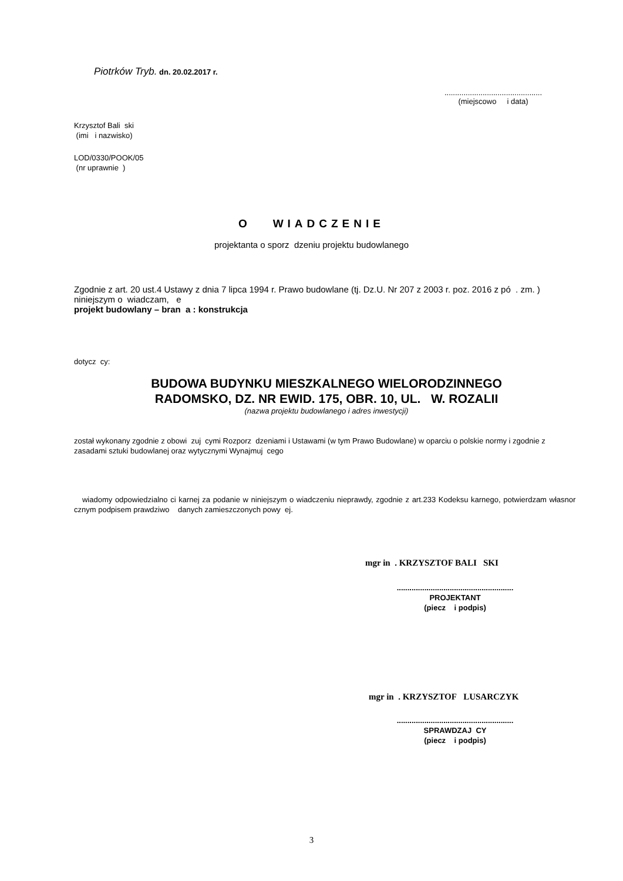Piotrków Tryb. dn. 20.02.2017 r.
..............................................
(miejscowo i data)
Krzysztof Bali ski
(imi i nazwisko)
LOD/0330/POOK/05
(nr uprawnie )
O WIADCZENIE
projektanta o sporz dzeniu projektu budowlanego
Zgodnie z art. 20 ust.4 Ustawy z dnia 7 lipca 1994 r. Prawo budowlane (tj. Dz.U. Nr 207 z 2003 r. poz. 2016 z pó . zm. ) niniejszym o wiadczam, e
projekt budowlany – bran a : konstrukcja
dotycz cy:
BUDOWA BUDYNKU MIESZKALNEGO WIELORODZINNEGO
RADOMSKO, DZ. NR EWID. 175, OBR. 10, UL. W. ROZALII
(nazwa projektu budowlanego i adres inwestycji)
został wykonany zgodnie z obowi zuj cymi Rozporz dzeniami i Ustawami (w tym Prawo Budowlane) w oparciu o polskie normy i zgodnie z zasadami sztuki budowlanej oraz wytycznymi Wynajmuj cego
wiadomy odpowiedzialno ci karnej za podanie w niniejszym o wiadczeniu nieprawdy, zgodnie z art.233 Kodeksu karnego, potwierdzam własnor cznym podpisem prawdziwo danych zamieszczonych powy ej.
mgr in . KRZYSZTOF BALI SKI
.......................................................
PROJEKTANT
(piecz i podpis)
mgr in . KRZYSZTOF LUSARCZYK
.......................................................
SPRAWDZAJ CY
(piecz i podpis)
3